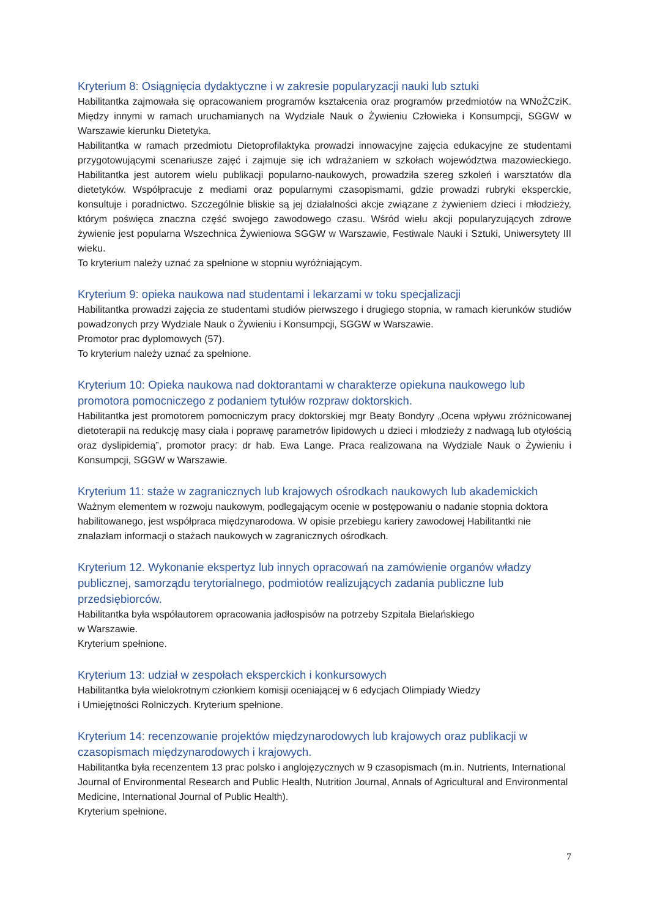Kryterium 8: Osiągnięcia dydaktyczne i w zakresie popularyzacji nauki lub sztuki
Habilitantka zajmowała się opracowaniem programów kształcenia oraz programów przedmiotów na WNoŻCziK. Między innymi w ramach uruchamianych na Wydziale Nauk o Żywieniu Człowieka i Konsumpcji, SGGW w Warszawie kierunku Dietetyka.
Habilitantka w ramach przedmiotu Dietoprofilaktyka prowadzi innowacyjne zajęcia edukacyjne ze studentami przygotowującymi scenariusze zajęć i zajmuje się ich wdrażaniem w szkołach województwa mazowieckiego. Habilitantka jest autorem wielu publikacji popularno-naukowych, prowadziła szereg szkoleń i warsztatów dla dietetyków. Współpracuje z mediami oraz popularnymi czasopismami, gdzie prowadzi rubryki eksperckie, konsultuje i poradnictwo. Szczególnie bliskie są jej działalności akcje związane z żywieniem dzieci i młodzieży, którym poświęca znaczna część swojego zawodowego czasu. Wśród wielu akcji popularyzujących zdrowe żywienie jest popularna Wszechnica Żywieniowa SGGW w Warszawie, Festiwale Nauki i Sztuki, Uniwersytety III wieku.
To kryterium należy uznać za spełnione w stopniu wyróżniającym.
Kryterium 9: opieka naukowa nad studentami i lekarzami w toku specjalizacji
Habilitantka prowadzi zajęcia ze studentami studiów pierwszego i drugiego stopnia, w ramach kierunków studiów powadzonych przy Wydziale Nauk o Żywieniu i Konsumpcji, SGGW w Warszawie.
Promotor prac dyplomowych (57).
To kryterium należy uznać za spełnione.
Kryterium 10: Opieka naukowa nad doktorantami w charakterze opiekuna naukowego lub promotora pomocniczego z podaniem tytułów rozpraw doktorskich.
Habilitantka jest promotorem pomocniczym pracy doktorskiej mgr Beaty Bondyry „Ocena wpływu zróżnicowanej dietoterapii na redukcję masy ciała i poprawę parametrów lipidowych u dzieci i młodzieży z nadwagą lub otyłością oraz dyslipidemią”, promotor pracy: dr hab. Ewa Lange. Praca realizowana na Wydziale Nauk o Żywieniu i Konsumpcji, SGGW w Warszawie.
Kryterium 11: staże w zagranicznych lub krajowych ośrodkach naukowych lub akademickich
Ważnym elementem w rozwoju naukowym, podlegającym ocenie w postępowaniu o nadanie stopnia doktora habilitowanego, jest współpraca międzynarodowa. W opisie przebiegu kariery zawodowej Habilitantki nie znalazłam informacji o stażach naukowych w zagranicznych ośrodkach.
Kryterium 12. Wykonanie ekspertyz lub innych opracowań na zamówienie organów władzy publicznej, samorządu terytorialnego, podmiotów realizujących zadania publiczne lub przedsiębiorców.
Habilitantka była współautorem opracowania jadłospisów na potrzeby Szpitala Bielańskiego
w Warszawie.
Kryterium spełnione.
Kryterium 13: udział w zespołach eksperckich i konkursowych
Habilitantka była wielokrotnym członkiem komisji oceniającej w 6 edycjach Olimpiady Wiedzy
i Umiejętności Rolniczych. Kryterium spełnione.
Kryterium 14: recenzowanie projektów międzynarodowych lub krajowych oraz publikacji w czasopismach międzynarodowych i krajowych.
Habilitantka była recenzentem 13 prac polsko i anglojęzycznych w 9 czasopismach (m.in. Nutrients, International Journal of Environmental Research and Public Health, Nutrition Journal, Annals of Agricultural and Environmental Medicine, International Journal of Public Health).
Kryterium spełnione.
7